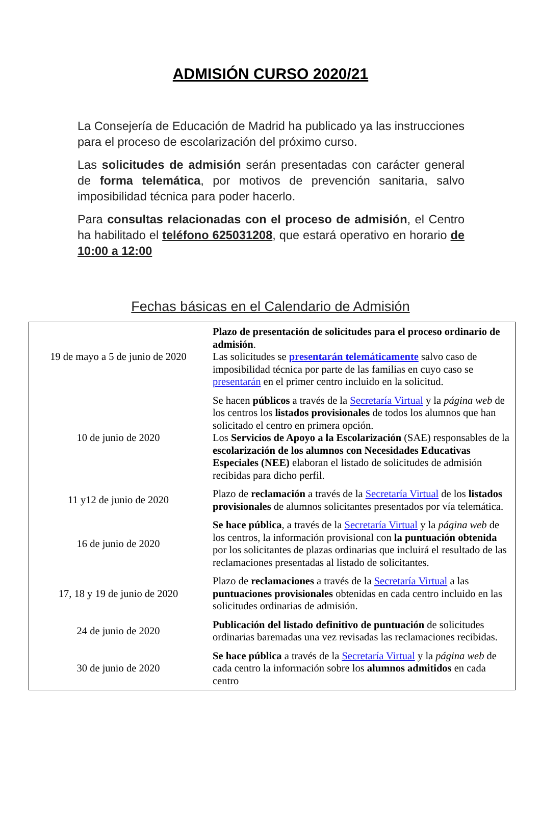ADMISIÓN CURSO 2020/21
La Consejería de Educación de Madrid ha publicado ya las instrucciones para el proceso de escolarización del próximo curso.
Las solicitudes de admisión serán presentadas con carácter general de forma telemática, por motivos de prevención sanitaria, salvo imposibilidad técnica para poder hacerlo.
Para consultas relacionadas con el proceso de admisión, el Centro ha habilitado el teléfono 625031208, que estará operativo en horario de 10:00 a 12:00
Fechas básicas en el Calendario de Admisión
| 19 de mayo a 5 de junio de 2020 | Plazo de presentación de solicitudes para el proceso ordinario de admisión . Las solicitudes se presentarán telemáticamente salvo caso de imposibilidad técnica por parte de las familias en cuyo caso se presentarán en el primer centro incluido en la solicitud. |
| 10 de junio de 2020 | Se hacen públicos a través de la Secretaría Virtual y la página web de los centros los listados provisionales de todos los alumnos que han solicitado el centro en primera opción. Los Servicios de Apoyo a la Escolarización (SAE) responsables de la escolarización de los alumnos con Necesidades Educativas Especiales (NEE) elaboran el listado de solicitudes de admisión recibidas para dicho perfil. |
| 11 y12 de junio de 2020 | Plazo de reclamación a través de la Secretaría Virtual de los listados provisionales de alumnos solicitantes presentados por vía telemática. |
| 16 de junio de 2020 | Se hace pública , a través de la Secretaría Virtual y la página web de los centros, la información provisional con la puntuación obtenida por los solicitantes de plazas ordinarias que incluirá el resultado de las reclamaciones presentadas al listado de solicitantes. |
| 17, 18 y 19 de junio de 2020 | Plazo de reclamaciones a través de la Secretaría Virtual a las puntuaciones provisionales obtenidas en cada centro incluido en las solicitudes ordinarias de admisión. |
| 24 de junio de 2020 | Publicación del listado definitivo de puntuación de solicitudes ordinarias baremadas una vez revisadas las reclamaciones recibidas. |
| 30 de junio de 2020 | Se hace pública a través de la Secretaría Virtual y la página web de cada centro la información sobre los alumnos admitidos en cada centro |